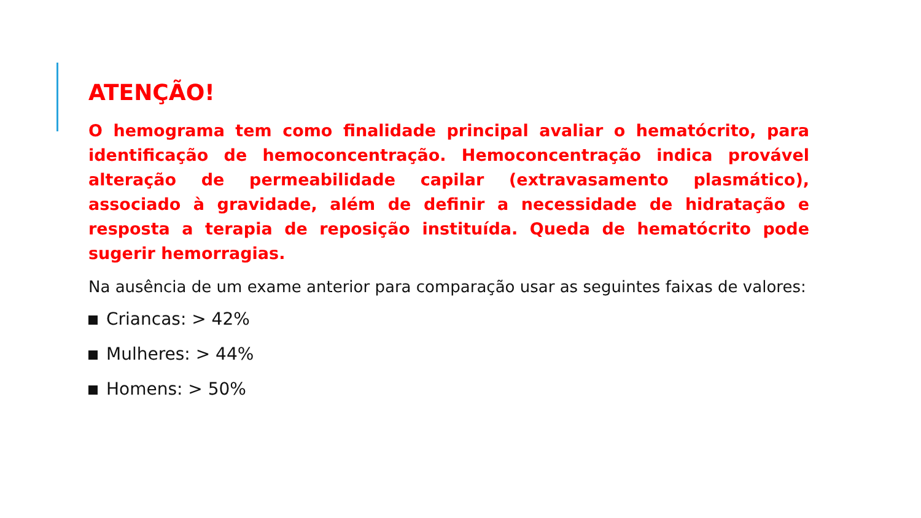ATENÇÃO!
O hemograma tem como finalidade principal avaliar o hematócrito, para identificação de hemoconcentração. Hemoconcentração indica provável alteração de permeabilidade capilar (extravasamento plasmático), associado à gravidade, além de definir a necessidade de hidratação e resposta a terapia de reposição instituída. Queda de hematócrito pode sugerir hemorragias.
Na ausência de um exame anterior para comparação usar as seguintes faixas de valores:
Criancas: > 42%
Mulheres: > 44%
Homens: > 50%